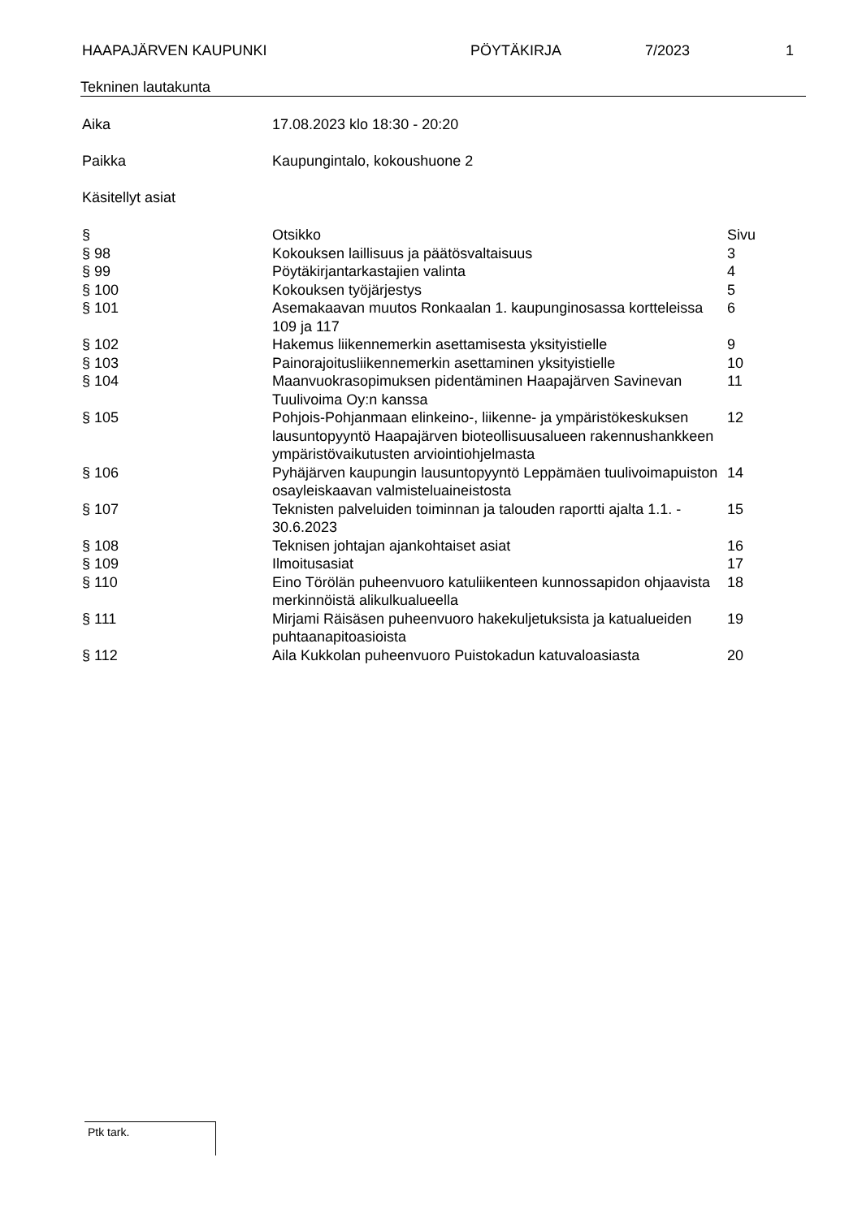HAAPAJÄRVEN KAUPUNKI PÖYTÄKIRJA 7/2023 1
Tekninen lautakunta
Aika 17.08.2023 klo 18:30 - 20:20
Paikka Kaupungintalo, kokoushuone 2
Käsitellyt asiat
| § | Otsikko | Sivu |
| --- | --- | --- |
| § 98 | Kokouksen laillisuus ja päätösvaltaisuus | 3 |
| § 99 | Pöytäkirjantarkastajien valinta | 4 |
| § 100 | Kokouksen työjärjestys | 5 |
| § 101 | Asemakaavan muutos Ronkaalan 1. kaupunginosassa kortteleissa 109 ja 117 | 6 |
| § 102 | Hakemus liikennemerkin asettamisesta yksityistielle | 9 |
| § 103 | Painorajoitusliikennemerkin asettaminen yksityistielle | 10 |
| § 104 | Maanvuokrasopimuksen pidentäminen Haapajärven Savinevan Tuulivoima Oy:n kanssa | 11 |
| § 105 | Pohjois-Pohjanmaan elinkeino-, liikenne- ja ympäristökeskuksen lausuntopyyntö Haapajärven bioteollisuusalueen rakennushankkeen ympäristövaikutusten arviointiohjelmasta | 12 |
| § 106 | Pyhäjärven kaupungin lausuntopyyntö Leppämäen tuulivoimapuiston osayleiskaavan valmisteluaineistosta | 14 |
| § 107 | Teknisten palveluiden toiminnan ja talouden raportti ajalta 1.1. - 30.6.2023 | 15 |
| § 108 | Teknisen johtajan ajankohtaiset asiat | 16 |
| § 109 | Ilmoitusasiat | 17 |
| § 110 | Eino Törölän puheenvuoro katuliikenteen kunnossapidon ohjaavista merkinnöistä alikulkualueella | 18 |
| § 111 | Mirjami Räisäsen puheenvuoro hakekuljetuksista ja katualueiden puhtaanapitoasioista | 19 |
| § 112 | Aila Kukkolan puheenvuoro Puistokadun katuvaloasiasta | 20 |
Ptk tark.